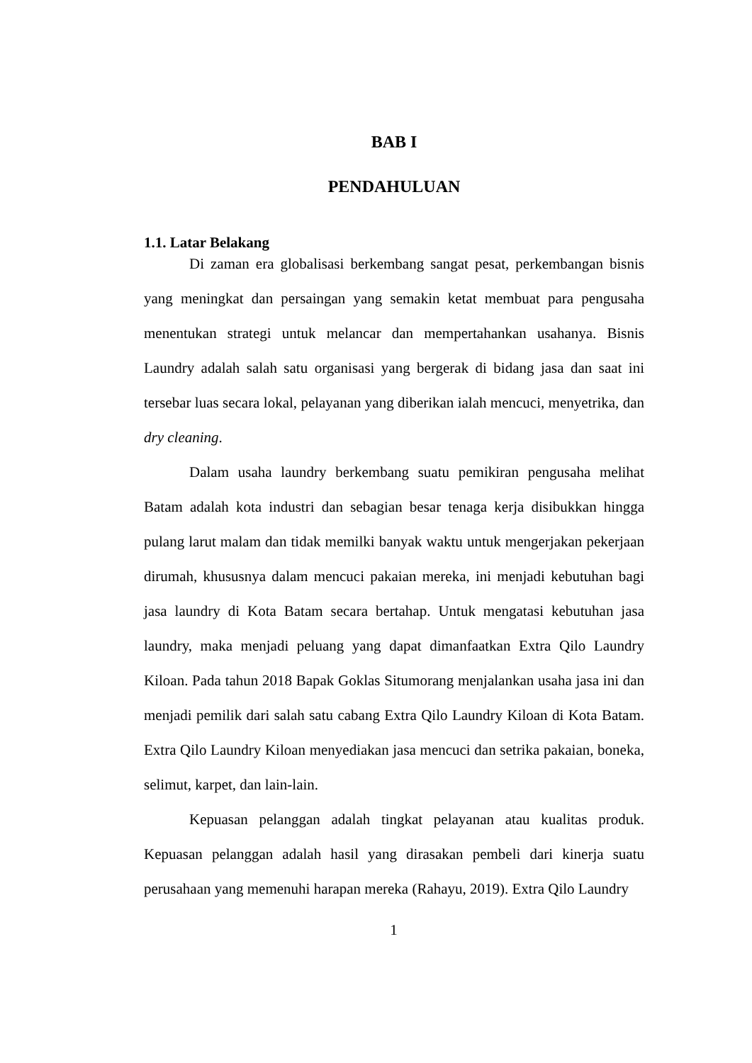BAB I
PENDAHULUAN
1.1. Latar Belakang
Di zaman era globalisasi berkembang sangat pesat, perkembangan bisnis yang meningkat dan persaingan yang semakin ketat membuat para pengusaha menentukan strategi untuk melancar dan mempertahankan usahanya. Bisnis Laundry adalah salah satu organisasi yang bergerak di bidang jasa dan saat ini tersebar luas secara lokal, pelayanan yang diberikan ialah mencuci, menyetrika, dan dry cleaning.
Dalam usaha laundry berkembang suatu pemikiran pengusaha melihat Batam adalah kota industri dan sebagian besar tenaga kerja disibukkan hingga pulang larut malam dan tidak memilki banyak waktu untuk mengerjakan pekerjaan dirumah, khususnya dalam mencuci pakaian mereka, ini menjadi kebutuhan bagi jasa laundry di Kota Batam secara bertahap. Untuk mengatasi kebutuhan jasa laundry, maka menjadi peluang yang dapat dimanfaatkan Extra Qilo Laundry Kiloan. Pada tahun 2018 Bapak Goklas Situmorang menjalankan usaha jasa ini dan menjadi pemilik dari salah satu cabang Extra Qilo Laundry Kiloan di Kota Batam. Extra Qilo Laundry Kiloan menyediakan jasa mencuci dan setrika pakaian, boneka, selimut, karpet, dan lain-lain.
Kepuasan pelanggan adalah tingkat pelayanan atau kualitas produk. Kepuasan pelanggan adalah hasil yang dirasakan pembeli dari kinerja suatu perusahaan yang memenuhi harapan mereka (Rahayu, 2019). Extra Qilo Laundry
1